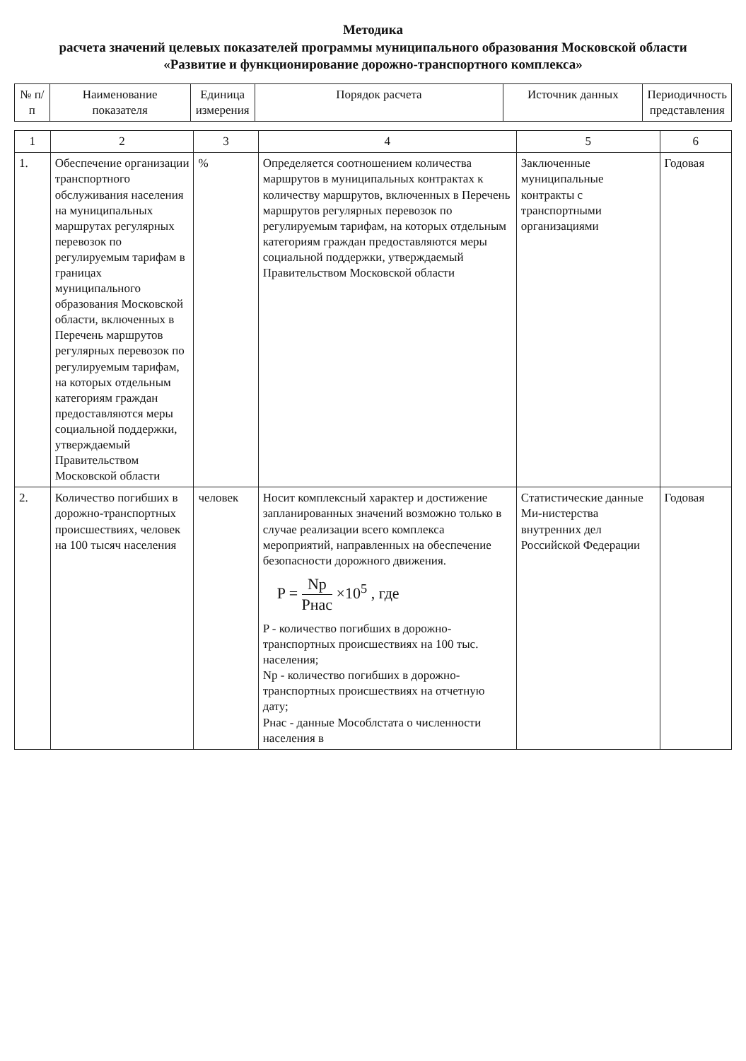Методика
расчета значений целевых показателей программы муниципального образования Московской области
«Развитие и функционирование дорожно-транспортного комплекса»
| № п/п | Наименование показателя | Единица измерения | Порядок расчета | Источник данных | Периодичность представления |
| --- | --- | --- | --- | --- | --- |
| 1 | 2 | 3 | 4 | 5 | 6 |
| 1. | Обеспечение организации транспортного обслуживания населения на муниципальных маршрутах регулярных перевозок по регулируемым тарифам в границах муниципального образования Московской области, включенных в Перечень маршрутов регулярных перевозок по регулируемым тарифам, на которых отдельным категориям граждан предоставляются меры социальной поддержки, утверждаемый Правительством Московской области | % | Определяется соотношением количества маршрутов в муниципальных контрактах к количеству маршрутов, включенных в Перечень маршрутов регулярных перевозок по регулируемым тарифам, на которых отдельным категориям граждан предоставляются меры социальной поддержки, утверждаемый Правительством Московской области | Заключенные муниципальные контракты с транспортными организациями | Годовая |
| 2. | Количество погибших в дорожно-транспортных происшествиях, человек на 100 тысяч населения | человек | Носит комплексный характер и достижение запланированных значений возможно только в случае реализации всего комплекса мероприятий, направленных на обеспечение безопасности дорожного движения. P = Np Pнас ×10<sup>5</sup> , где P - количество погибших в дорожно-транспортных происшествиях на 100 тыс. населения; Np - количество погибших в дорожно-транспортных происшествиях на отчетную дату; Pнас - данные Мособлстата о численности населения в | Статистические данные Ми-нистерства внутренних дел Российской Федерации | Годовая |